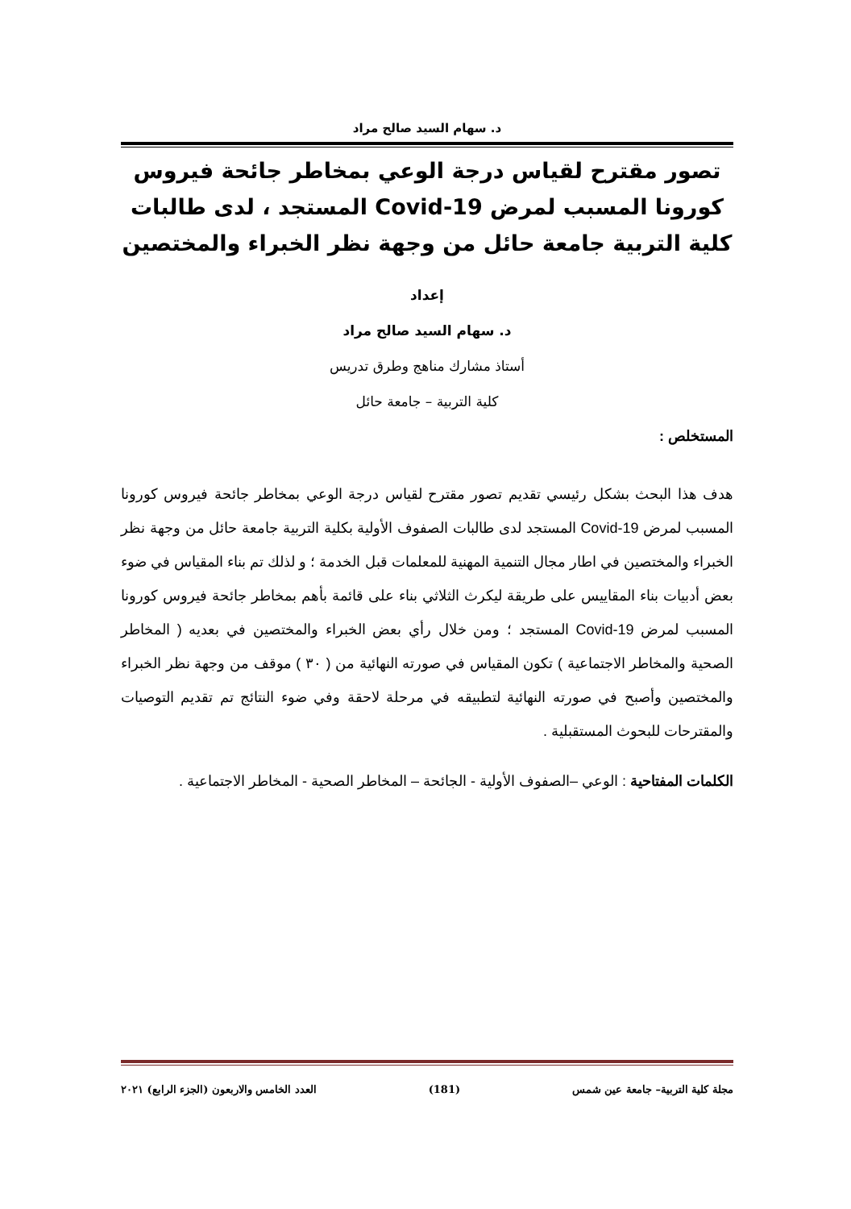د. سهام السيد صالح مراد
تصور مقترح لقياس درجة الوعي بمخاطر جائحة فيروس كورونا المسبب لمرض Covid-19 المستجد ، لدى طالبات كلية التربية جامعة حائل من وجهة نظر الخبراء والمختصين
إعداد
د. سهام السيد صالح مراد
أستاذ مشارك مناهج وطرق تدريس
كلية التربية – جامعة حائل
المستخلص :
هدف هذا البحث بشكل رئيسي تقديم تصور مقترح لقياس درجة الوعي بمخاطر جائحة فيروس كورونا المسبب لمرض Covid-19 المستجد لدى طالبات الصفوف الأولية بكلية التربية جامعة حائل من وجهة نظر الخبراء والمختصين في اطار مجال التنمية المهنية للمعلمات قبل الخدمة ؛ و لذلك تم بناء المقياس في ضوء بعض أدبيات بناء المقاييس على طريقة ليكرث الثلاثي بناء على قائمة بأهم بمخاطر جائحة فيروس كورونا المسبب لمرض Covid-19 المستجد ؛ ومن خلال رأي بعض الخبراء والمختصين في بعديه ( المخاطر الصحية والمخاطر الاجتماعية ) تكون المقياس في صورته النهائية من ( ٣٠ ) موقف من وجهة نظر الخبراء والمختصين وأصبح في صورته النهائية لتطبيقه في مرحلة لاحقة وفي ضوء النتائج تم تقديم التوصيات والمقترحات للبحوث المستقبلية .
الكلمات المفتاحية : الوعي –الصفوف الأولية - الجائحة – المخاطر الصحية - المخاطر الاجتماعية .
مجلة كلية التربية– جامعة عين شمس (181) العدد الخامس والاربعون (الجزء الرابع) ٢٠٢١